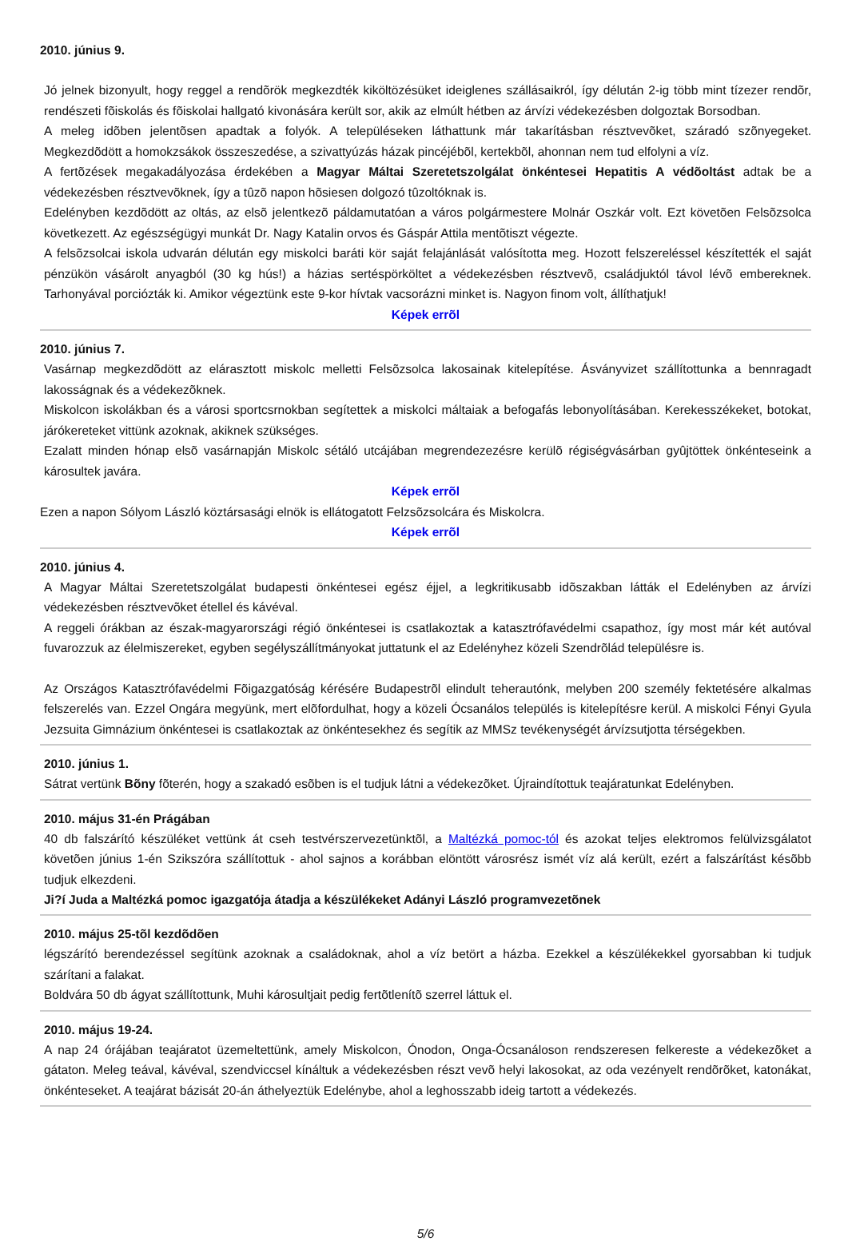2010. június 9.
Jó jelnek bizonyult, hogy reggel a rendõrök megkezdték kiköltözésüket ideiglenes szállásaikról, így délután 2-ig több mint tízezer rendõr, rendészeti fõiskolás és fõiskolai hallgató kivonására került sor, akik az elmúlt hétben az árvízi védekezésben dolgoztak Borsodban.
A meleg idõben jelentõsen apadtak a folyók. A településeken láthattunk már takarításban résztvevõket, száradó szõnyegeket. Megkezdõdött a homokzsákok összeszedése, a szivattyúzás házak pincéjébõl, kertekbõl, ahonnan nem tud elfolyni a víz.
A fertõzések megakadályozása érdekében a Magyar Máltai Szeretetszolgálat önkéntesei Hepatitis A védõoltást adtak be a védekezésben résztvevõknek, így a tûzõ napon hõsiesen dolgozó tûzoltóknak is.
Edelényben kezdõdött az oltás, az elsõ jelentkezõ páldamutatóan a város polgármestere Molnár Oszkár volt. Ezt követõen Felsõzsolca következett. Az egészségügyi munkát Dr. Nagy Katalin orvos és Gáspár Attila mentõtiszt végezte.
A felsõzsolcai iskola udvarán délután egy miskolci baráti kör saját felajánlását valósította meg. Hozott felszereléssel készítették el saját pénzükön vásárolt anyagból (30 kg hús!) a házias sertéspörköltet a védekezésben résztvevõ, családjuktól távol lévõ embereknek. Tarhonyával porciózták ki. Amikor végeztünk este 9-kor hívtak vacsorázni minket is. Nagyon finom volt, állíthatjuk!
Képek errõl
2010. június 7.
Vasárnap megkezdõdött az elárasztott miskolc melletti Felsõzsolca lakosainak kitelepítése. Ásványvizet szállítottunka a bennragadt lakosságnak és a védekezõknek.
Miskolcon iskolákban és a városi sportcsrnokban segítettek a miskolci máltaiak a befogafás lebonyolításában. Kerekesszékeket, botokat, járókereteket vittünk azoknak, akiknek szükséges.
Ezalatt minden hónap elsõ vasárnapján Miskolc sétáló utcájában megrendezezésre kerülõ régiségvásárban gyûjtöttek önkénteseink a károsultek javára.
Képek errõl
Ezen a napon Sólyom László köztársasági elnök is ellátogatott Felzsõzsolcára és Miskolcra.
Képek errõl
2010. június 4.
A Magyar Máltai Szeretetszolgálat budapesti önkéntesei egész éjjel, a legkritikusabb idõszakban látták el Edelényben az árvízi védekezésben résztvevõket étellel és kávéval.
A reggeli órákban az észak-magyarországi régió önkéntesei is csatlakoztak a katasztrófavédelmi csapathoz, így most már két autóval fuvarozzuk az élelmiszereket, egyben segélyszállítmányokat juttatunk el az Edelényhez közeli Szendrõlád településre is.
Az Országos Katasztrófavédelmi Fõigazgatóság kérésére Budapestrõl elindult teherautónk, melyben 200 személy fektetésére alkalmas felszerelés van. Ezzel Ongára megyünk, mert elõfordulhat, hogy a közeli Ócsanálos település is kitelepítésre kerül. A miskolci Fényi Gyula Jezsuita Gimnázium önkéntesei is csatlakoztak az önkéntesekhez és segítik az MMSz tevékenységét árvízsutjotta térségekben.
2010. június 1.
Sátrat vertünk Bõny fõterén, hogy a szakadó esõben is el tudjuk látni a védekezõket. Újraindítottuk teajáratunkat Edelényben.
2010. május 31-én Prágában
40 db falszárító készüléket vettünk át cseh testvérszervezetünktõl, a Maltézká pomoc-tól és azokat teljes elektromos felülvizsgálatot követõen június 1-én Szikszóra szállítottuk - ahol sajnos a korábban elöntött városrész ismét víz alá került, ezért a falszárítást késõbb tudjuk elkezdeni.
Ji?í Juda a Maltézká pomoc igazgatója átadja a készülékeket Adányi László programvezetõnek
2010. május 25-tõl kezdõdõen
légszárító berendezéssel segítünk azoknak a családoknak, ahol a víz betört a házba. Ezekkel a készülékekkel gyorsabban ki tudjuk szárítani a falakat.
Boldvára 50 db ágyat szállítottunk, Muhi károsultjait pedig fertõtlenítõ szerrel láttuk el.
2010. május 19-24.
A nap 24 órájában teajáratot üzemeltettünk, amely Miskolcon, Ónodon, Onga-Ócsanáloson rendszeresen felkereste a védekezõket a gátaton. Meleg teával, kávéval, szendviccsel kínáltuk a védekezésben részt vevõ helyi lakosokat, az oda vezényelt rendõrõket, katonákat, önkénteseket. A teajárat bázisát 20-án áthelyeztük Edelénybe, ahol a leghosszabb ideig tartott a védekezés.
5/6